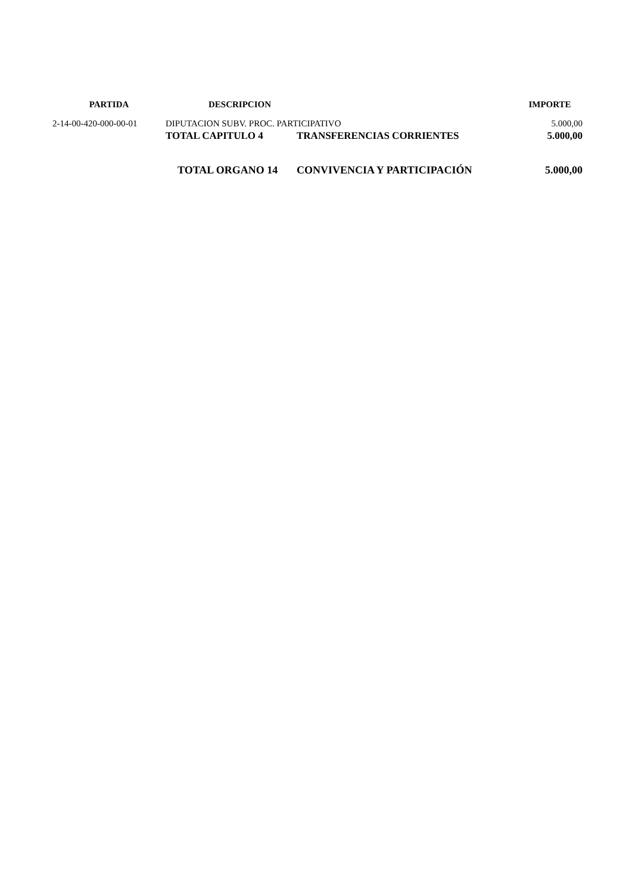| PARTIDA | DESCRIPCION | | IMPORTE |
| --- | --- | --- | --- |
| 2-14-00-420-000-00-01 | DIPUTACION SUBV. PROC. PARTICIPATIVO | | 5.000,00 |
| | TOTAL CAPITULO 4 | TRANSFERENCIAS CORRIENTES | 5.000,00 |
| | TOTAL ORGANO 14 | CONVIVENCIA Y PARTICIPACIÓN | 5.000,00 |